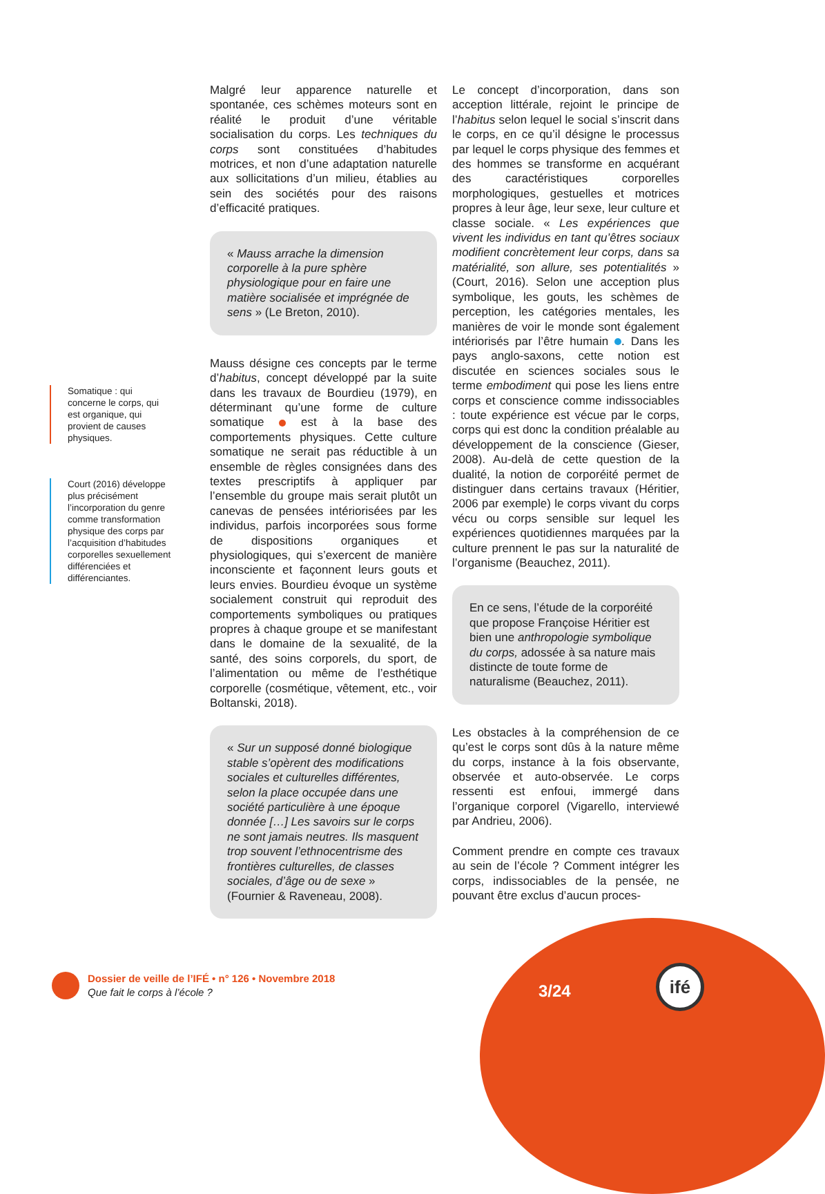Somatique : qui concerne le corps, qui est organique, qui provient de causes physiques.
Court (2016) développe plus précisément l’incorporation du genre comme transformation physique des corps par l’acquisition d’habitudes corporelles sexuellement différenciées et différenciantes.
Malgré leur apparence naturelle et spontanée, ces schèmes moteurs sont en réalité le produit d’une véritable socialisation du corps. Les techniques du corps sont constituées d’habitudes motrices, et non d’une adaptation naturelle aux sollicitations d’un milieu, établies au sein des sociétés pour des raisons d’efficacité pratiques.
« Mauss arrache la dimension corporelle à la pure sphère physiologique pour en faire une matière socialisée et imprégnée de sens » (Le Breton, 2010).
Mauss désigne ces concepts par le terme d’habitus, concept développé par la suite dans les travaux de Bourdieu (1979), en déterminant qu’une forme de culture somatique est à la base des comportements physiques. Cette culture somatique ne serait pas réductible à un ensemble de règles consignées dans des textes prescriptifs à appliquer par l’ensemble du groupe mais serait plutôt un canevas de pensées intériorisées par les individus, parfois incorporées sous forme de dispositions organiques et physiologiques, qui s’exercent de manière inconsciente et façonnent leurs gouts et leurs envies. Bourdieu évoque un système socialement construit qui reproduit des comportements symboliques ou pratiques propres à chaque groupe et se manifestant dans le domaine de la sexualité, de la santé, des soins corporels, du sport, de l’alimentation ou même de l’esthétique corporelle (cosmétique, vêtement, etc., voir Boltanski, 2018).
« Sur un supposé donné biologique stable s’opèrent des modifications sociales et culturelles différentes, selon la place occupée dans une société particulière à une époque donnée […] Les savoirs sur le corps ne sont jamais neutres. Ils masquent trop souvent l’ethnocentrisme des frontières culturelles, de classes sociales, d’âge ou de sexe » (Fournier & Raveneau, 2008).
Le concept d’incorporation, dans son acception littérale, rejoint le principe de l’habitus selon lequel le social s’inscrit dans le corps, en ce qu’il désigne le processus par lequel le corps physique des femmes et des hommes se transforme en acquérant des caractéristiques corporelles morphologiques, gestuelles et motrices propres à leur âge, leur sexe, leur culture et classe sociale. « Les expériences que vivent les individus en tant qu’êtres sociaux modifient concrètement leur corps, dans sa matérialité, son allure, ses potentialités » (Court, 2016). Selon une acception plus symbolique, les gouts, les schèmes de perception, les catégories mentales, les manières de voir le monde sont également intériorisés par l’être humain . Dans les pays anglo-saxons, cette notion est discutée en sciences sociales sous le terme embodiment qui pose les liens entre corps et conscience comme indissociables : toute expérience est vécue par le corps, corps qui est donc la condition préalable au développement de la conscience (Gieser, 2008). Au-delà de cette question de la dualité, la notion de corporéité permet de distinguer dans certains travaux (Héritier, 2006 par exemple) le corps vivant du corps vécu ou corps sensible sur lequel les expériences quotidiennes marquées par la culture prennent le pas sur la naturalité de l’organisme (Beauchez, 2011).
En ce sens, l’étude de la corporéité que propose Françoise Héritier est bien une anthropologie symbolique du corps, adossée à sa nature mais distincte de toute forme de naturalisme (Beauchez, 2011).
Les obstacles à la compréhension de ce qu’est le corps sont dûs à la nature même du corps, instance à la fois observante, observée et auto-observée. Le corps ressenti est enfoui, immergé dans l’organique corporel (Vigarello, interviewé par Andrieu, 2006).
Comment prendre en compte ces travaux au sein de l’école ? Comment intégrer les corps, indissociables de la pensée, ne pouvant être exclus d’aucun proces-
Dossier de veille de l’IFÉ • n° 126 • Novembre 2018
Que fait le corps à l’école ?
3/24
ifé